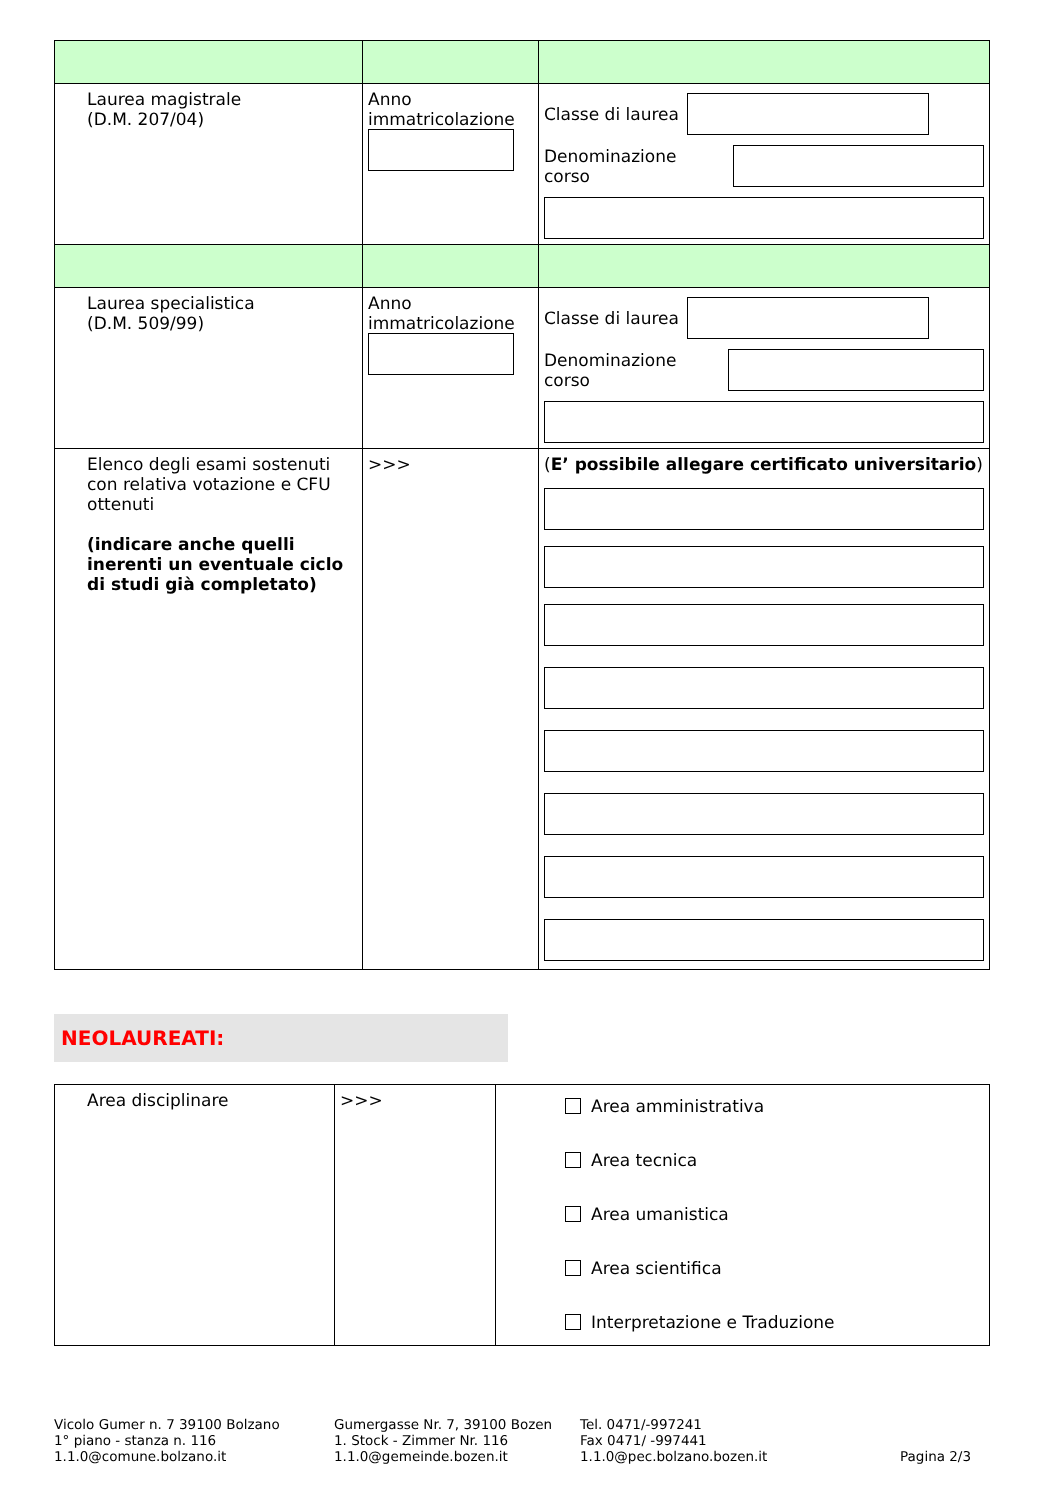| Laurea magistrale (D.M. 207/04) | Anno immatricolazione | Classe di laurea Denominazione corso |
| Laurea specialistica (D.M. 509/99) | Anno immatricolazione | Classe di laurea Denominazione corso |
| Elenco degli esami sostenuti con relativa votazione e CFU ottenuti (indicare anche quelli inerenti un eventuale ciclo di studi già completato) | >>> | ( E’ possibile allegare certificato universitario ) |
NEOLAUREATI:
| Area disciplinare | >>> | Area amministrativa Area tecnica Area umanistica Area scientifica Interpretazione e Traduzione |
Vicolo Gumer n. 7 39100 Bolzano
1° piano - stanza n. 116
1.1.0@comune.bolzano.it
Gumergasse Nr. 7, 39100 Bozen
1. Stock - Zimmer Nr. 116
1.1.0@gemeinde.bozen.it
Tel. 0471/-997241
Fax 0471/ -997441
1.1.0@pec.bolzano.bozen.it
Pagina 2/3